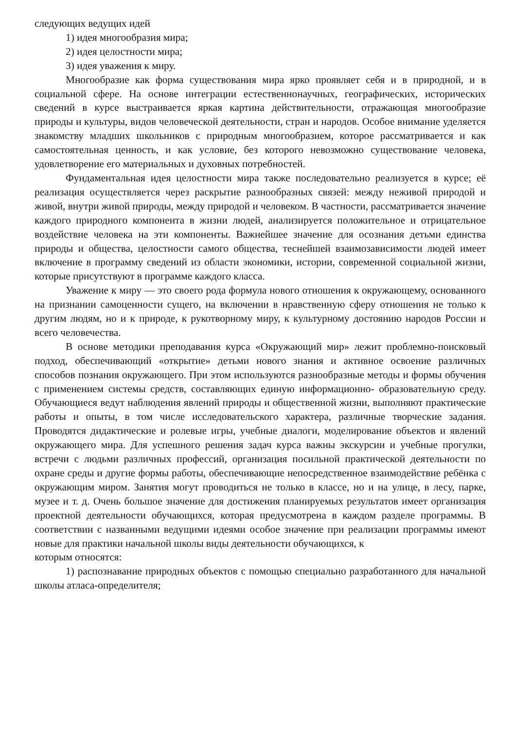следующих ведущих идей
1) идея многообразия мира;
2) идея целостности мира;
3) идея уважения к миру.
Многообразие как форма существования мира ярко проявляет себя и в природной, и в социальной сфере. На основе интеграции естественнонаучных, географических, исторических сведений в курсе выстраивается яркая картина действительности, отражающая многообразие природы и культуры, видов человеческой деятельности, стран и народов. Особое внимание уделяется знакомству младших школьников с природным многообразием, которое рассматривается и как самостоятельная ценность, и как условие, без которого невозможно существование человека, удовлетворение его материальных и духовных потребностей.
Фундаментальная идея целостности мира также последовательно реализуется в курсе; её реализация осуществляется через раскрытие разнообразных связей: между неживой природой и живой, внутри живой природы, между природой и человеком. В частности, рассматривается значение каждого природного компонента в жизни людей, анализируется положительное и отрицательное воздействие человека на эти компоненты. Важнейшее значение для осознания детьми единства природы и общества, целостности самого общества, теснейшей взаимозависимости людей имеет включение в программу сведений из области экономики, истории, современной социальной жизни, которые присутствуют в программе каждого класса.
Уважение к миру — это своего рода формула нового отношения к окружающему, основанного на признании самоценности сущего, на включении в нравственную сферу отношения не только к другим людям, но и к природе, к рукотворному миру, к культурному достоянию народов России и всего человечества.
В основе методики преподавания курса «Окружающий мир» лежит проблемно-поисковый подход, обеспечивающий «открытие» детьми нового знания и активное освоение различных способов познания окружающего. При этом используются разнообразные методы и формы обучения с применением системы средств, составляющих единую информационно- образовательную среду. Обучающиеся ведут наблюдения явлений природы и общественной жизни, выполняют практические работы и опыты, в том числе исследовательского характера, различные творческие задания. Проводятся дидактические и ролевые игры, учебные диалоги, моделирование объектов и явлений окружающего мира. Для успешного решения задач курса важны экскурсии и учебные прогулки, встречи с людьми различных профессий, организация посильной практической деятельности по охране среды и другие формы работы, обеспечивающие непосредственное взаимодействие ребёнка с окружающим миром. Занятия могут проводиться не только в классе, но и на улице, в лесу, парке, музее и т. д. Очень большое значение для достижения планируемых результатов имеет организация проектной деятельности обучающихся, которая предусмотрена в каждом разделе программы. В соответствии с названными ведущими идеями особое значение при реализации программы имеют новые для практики начальной школы виды деятельности обучающихся, к
которым относятся:
1) распознавание природных объектов с помощью специально разработанного для начальной школы атласа-определителя;